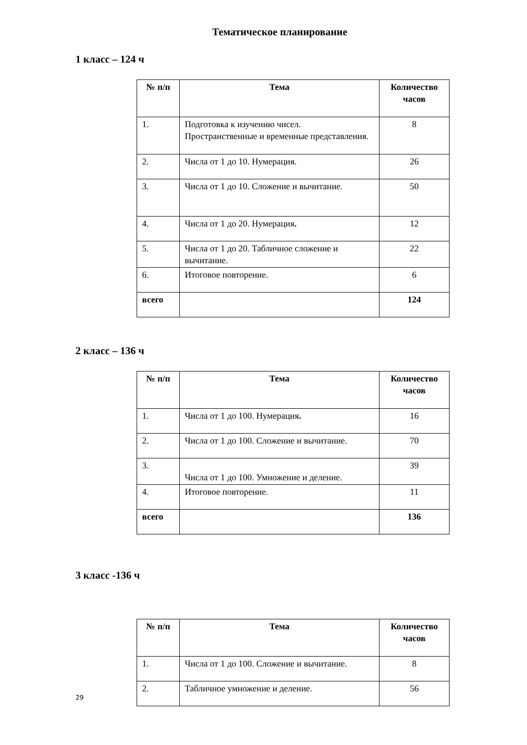Тематическое планирование
1 класс – 124 ч
| № п/п | Тема | Количество часов |
| --- | --- | --- |
| 1. | Подготовка к изучению чисел. Пространственные и временные представления. | 8 |
| 2. | Числа от 1 до 10. Нумерация. | 26 |
| 3. | Числа от 1 до 10. Сложение и вычитание. | 50 |
| 4. | Числа от 1 до 20. Нумерация . | 12 |
| 5. | Числа от 1 до 20. Табличное сложение и вычитание. | 22 |
| 6. | Итоговое повторение. | 6 |
| всего | | 124 |
2 класс – 136 ч
| № п/п | Тема | Количество часов |
| --- | --- | --- |
| 1. | Числа от 1 до 100. Нумерация . | 16 |
| 2. | Числа от 1 до 100. Сложение и вычитание. | 70 |
| 3. | Числа от 1 до 100. Умножение и деление. | 39 |
| 4. | Итоговое повторение. | 11 |
| всего | | 136 |
3 класс -136 ч
| № п/п | Тема | Количество часов |
| --- | --- | --- |
| 1. | Числа от 1 до 100. Сложение и вычитание. | 8 |
| 2. | Табличное умножение и деление. | 56 |
29